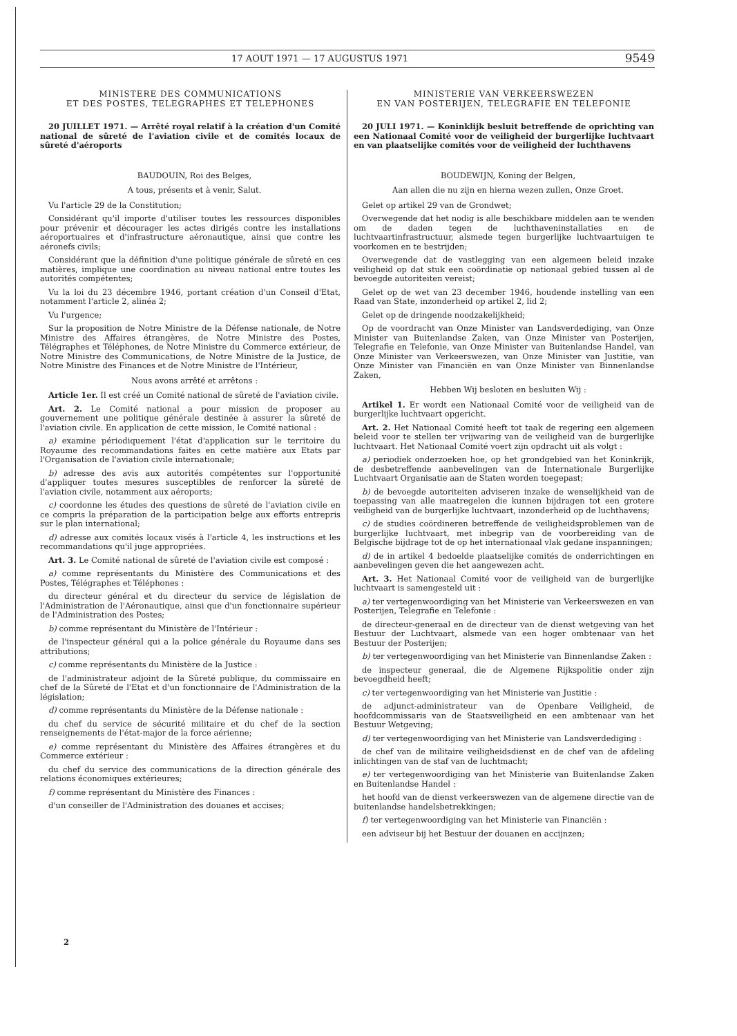17 AOUT 1971 — 17 AUGUSTUS 1971
9549
MINISTERE DES COMMUNICATIONS
ET DES POSTES, TELEGRAPHES ET TELEPHONES
20 JUILLET 1971. — Arrêté royal relatif à la création d'un Comité national de sûreté de l'aviation civile et de comités locaux de sûreté d'aéroports
BAUDOUIN, Roi des Belges,
A tous, présents et à venir, Salut.
Vu l'article 29 de la Constitution;
Considérant qu'il importe d'utiliser toutes les ressources disponibles pour prévenir et décourager les actes dirigés contre les installations aéroportuaires et d'infrastructure aéronautique, ainsi que contre les aéronefs civils;
Considérant que la définition d'une politique générale de sûreté en ces matières, implique une coordination au niveau national entre toutes les autorités compétentes;
Vu la loi du 23 décembre 1946, portant création d'un Conseil d'Etat, notamment l'article 2, alinéa 2;
Vu l'urgence;
Sur la proposition de Notre Ministre de la Défense nationale, de Notre Ministre des Affaires étrangères, de Notre Ministre des Postes, Télégraphes et Téléphones, de Notre Ministre du Commerce extérieur, de Notre Ministre des Communications, de Notre Ministre de la Justice, de Notre Ministre des Finances et de Notre Ministre de l'Intérieur,
Nous avons arrêté et arrêtons :
Article 1er. Il est créé un Comité national de sûreté de l'aviation civile.
Art. 2. Le Comité national a pour mission de proposer au gouvernement une politique générale destinée à assurer la sûreté de l'aviation civile. En application de cette mission, le Comité national :
a) examine périodiquement l'état d'application sur le territoire du Royaume des recommandations faites en cette matière aux Etats par l'Organisation de l'aviation civile internationale;
b) adresse des avis aux autorités compétentes sur l'opportunité d'appliquer toutes mesures susceptibles de renforcer la sûreté de l'aviation civile, notamment aux aéroports;
c) coordonne les études des questions de sûreté de l'aviation civile en ce compris la préparation de la participation belge aux efforts entrepris sur le plan international;
d) adresse aux comités locaux visés à l'article 4, les instructions et les recommandations qu'il juge appropriées.
Art. 3. Le Comité national de sûreté de l'aviation civile est composé :
a) comme représentants du Ministère des Communications et des Postes, Télégraphes et Téléphones :
du directeur général et du directeur du service de législation de l'Administration de l'Aéronautique, ainsi que d'un fonctionnaire supérieur de l'Administration des Postes;
b) comme représentant du Ministère de l'Intérieur :
de l'inspecteur général qui a la police générale du Royaume dans ses attributions;
c) comme représentants du Ministère de la Justice :
de l'administrateur adjoint de la Sûreté publique, du commissaire en chef de la Sûreté de l'Etat et d'un fonctionnaire de l'Administration de la législation;
d) comme représentants du Ministère de la Défense nationale :
du chef du service de sécurité militaire et du chef de la section renseignements de l'état-major de la force aérienne;
e) comme représentant du Ministère des Affaires étrangères et du Commerce extérieur :
du chef du service des communications de la direction générale des relations économiques extérieures;
f) comme représentant du Ministère des Finances :
d'un conseiller de l'Administration des douanes et accises;
MINISTERIE VAN VERKEERSWEZEN
EN VAN POSTERIJEN, TELEGRAFIE EN TELEFONIE
20 JULI 1971. — Koninklijk besluit betreffende de oprichting van een Nationaal Comité voor de veiligheid der burgerlijke luchtvaart en van plaatselijke comités voor de veiligheid der luchthavens
BOUDEWIJN, Koning der Belgen,
Aan allen die nu zijn en hierna wezen zullen, Onze Groet.
Gelet op artikel 29 van de Grondwet;
Overwegende dat het nodig is alle beschikbare middelen aan te wenden om de daden tegen de luchthaveninstallaties en de luchtvaartinfrastructuur, alsmede tegen burgerlijke luchtvaartuigen te voorkomen en te bestrijden;
Overwegende dat de vastlegging van een algemeen beleid inzake veiligheid op dat stuk een coördinatie op nationaal gebied tussen al de bevoegde autoriteiten vereist;
Gelet op de wet van 23 december 1946, houdende instelling van een Raad van State, inzonderheid op artikel 2, lid 2;
Gelet op de dringende noodzakelijkheid;
Op de voordracht van Onze Minister van Landsverdediging, van Onze Minister van Buitenlandse Zaken, van Onze Minister van Posterijen, Telegrafie en Telefonie, van Onze Minister van Buitenlandse Handel, van Onze Minister van Verkeerswezen, van Onze Minister van Justitie, van Onze Minister van Financiën en van Onze Minister van Binnenlandse Zaken,
Hebben Wij besloten en besluiten Wij :
Artikel 1. Er wordt een Nationaal Comité voor de veiligheid van de burgerlijke luchtvaart opgericht.
Art. 2. Het Nationaal Comité heeft tot taak de regering een algemeen beleid voor te stellen ter vrijwaring van de veiligheid van de burgerlijke luchtvaart. Het Nationaal Comité voert zijn opdracht uit als volgt :
a) periodiek onderzoeken hoe, op het grondgebied van het Koninkrijk, de desbetreffende aanbevelingen van de Internationale Burgerlijke Luchtvaart Organisatie aan de Staten worden toegepast;
b) de bevoegde autoriteiten adviseren inzake de wenselijkheid van de toepassing van alle maatregelen die kunnen bijdragen tot een grotere veiligheid van de burgerlijke luchtvaart, inzonderheid op de luchthavens;
c) de studies coördineren betreffende de veiligheidsproblemen van de burgerlijke luchtvaart, met inbegrip van de voorbereiding van de Belgische bijdrage tot de op het internationaal vlak gedane inspanningen;
d) de in artikel 4 bedoelde plaatselijke comités de onderrichtingen en aanbevelingen geven die het aangewezen acht.
Art. 3. Het Nationaal Comité voor de veiligheid van de burgerlijke luchtvaart is samengesteld uit :
a) ter vertegenwoordiging van het Ministerie van Verkeerswezen en van Posterijen, Telegrafie en Telefonie :
de directeur-generaal en de directeur van de dienst wetgeving van het Bestuur der Luchtvaart, alsmede van een hoger ombtenaar van het Bestuur der Posterijen;
b) ter vertegenwoordiging van het Ministerie van Binnenlandse Zaken :
de inspecteur generaal, die de Algemene Rijkspolitie onder zijn bevoegdheid heeft;
c) ter vertegenwoordiging van het Ministerie van Justitie :
de adjunct-administrateur van de Openbare Veiligheid, de hoofdcommissaris van de Staatsveiligheid en een ambtenaar van het Bestuur Wetgeving;
d) ter vertegenwoordiging van het Ministerie van Landsverdediging :
de chef van de militaire veiligheidsdienst en de chef van de afdeling inlichtingen van de staf van de luchtmacht;
e) ter vertegenwoordiging van het Ministerie van Buitenlandse Zaken en Buitenlandse Handel :
het hoofd van de dienst verkeerswezen van de algemene directie van de buitenlandse handelsbetrekkingen;
f) ter vertegenwoordiging van het Ministerie van Financiën :
een adviseur bij het Bestuur der douanen en accijnzen;
2